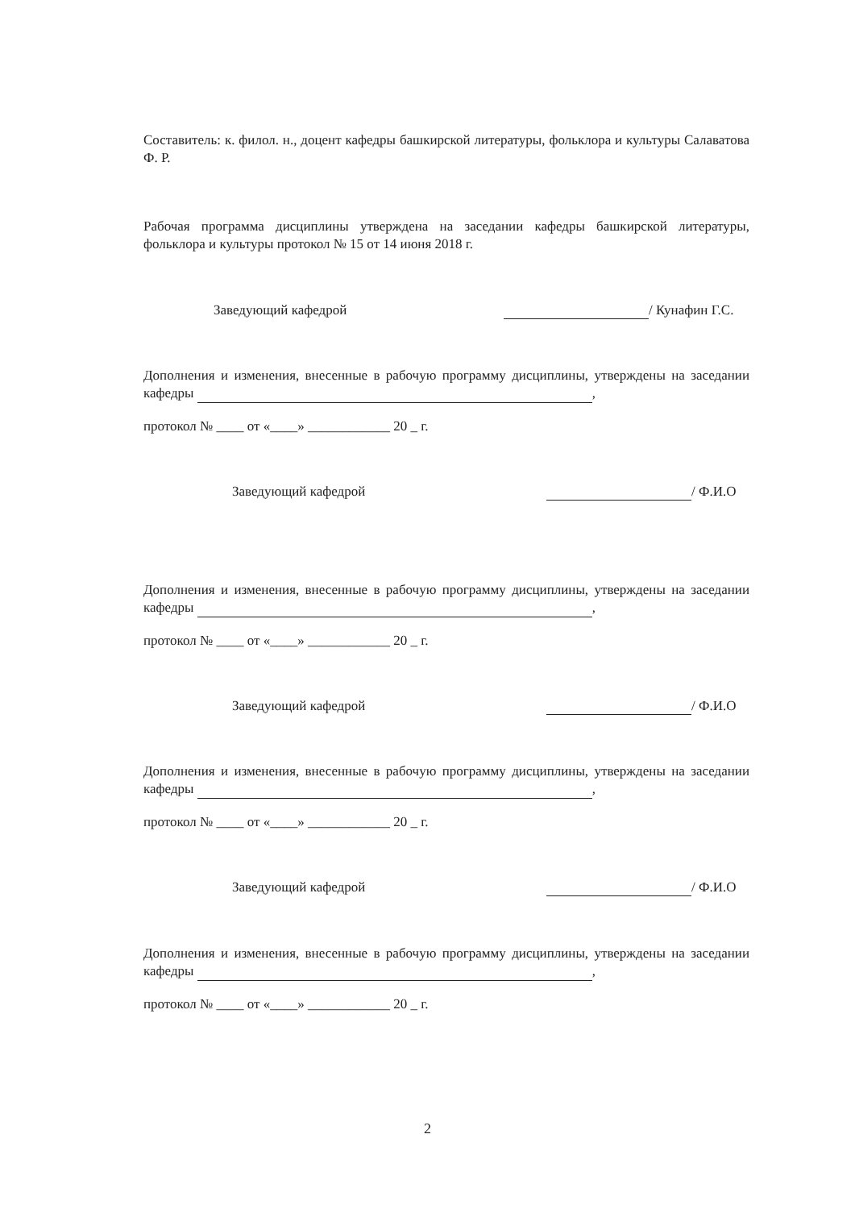Составитель: к. филол. н., доцент кафедры башкирской литературы, фольклора и культуры Салаватова Ф. Р.
Рабочая программа дисциплины утверждена на заседании кафедры башкирской литературы, фольклора и культуры протокол № 15 от 14 июня 2018 г.
Заведующий кафедрой / Кунафин Г.С.
Дополнения и изменения, внесенные в рабочую программу дисциплины, утверждены на заседании кафедры ,
протокол № ____ от «____» ____________ 20 _ г.
Заведующий кафедрой / Ф.И.О
Дополнения и изменения, внесенные в рабочую программу дисциплины, утверждены на заседании кафедры ,
протокол № ____ от «____» ____________ 20 _ г.
Заведующий кафедрой / Ф.И.О
Дополнения и изменения, внесенные в рабочую программу дисциплины, утверждены на заседании кафедры ,
протокол № ____ от «____» ____________ 20 _ г.
Заведующий кафедрой / Ф.И.О
Дополнения и изменения, внесенные в рабочую программу дисциплины, утверждены на заседании кафедры ,
протокол № ____ от «____» ____________ 20 _ г.
2